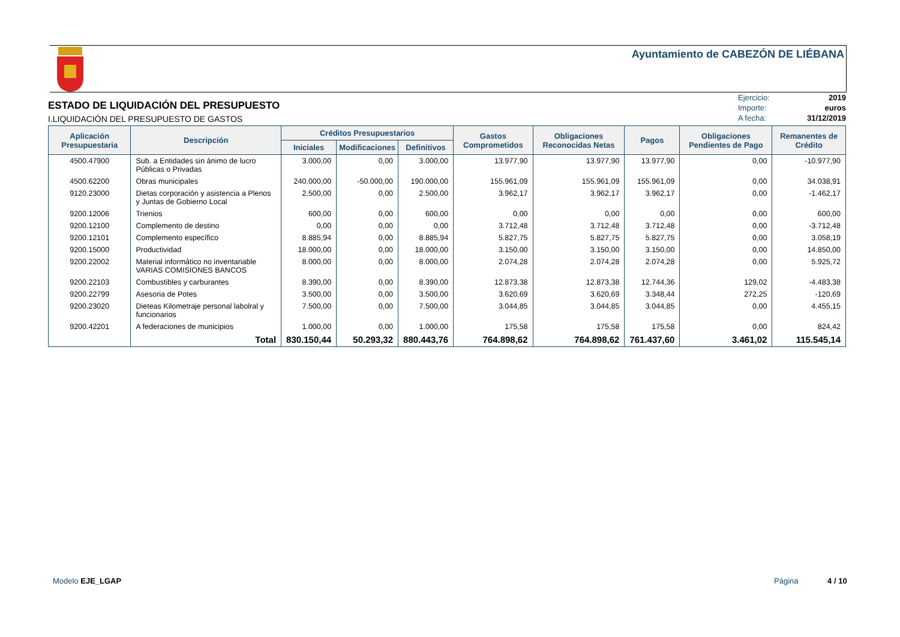Ayuntamiento de CABEZÓN DE LIÉBANA
ESTADO DE LIQUIDACIÓN DEL PRESUPUESTO
I.LIQUIDACIÓN DEL PRESUPUESTO DE GASTOS
Ejercicio: 2019
Importe: euros
A fecha: 31/12/2019
| Aplicación Presupuestaria | Descripción | Créditos Presupuestarios | | | Gastos Comprometidos | Obligaciones Reconocidas Netas | Pagos | Obligaciones Pendientes de Pago | Remanentes de Crédito |
| --- | --- | --- | --- | --- | --- | --- | --- | --- | --- |
| | | Iniciales | Modificaciones | Definitivos | | | | | |
| 4500.47900 | Sub. a Entidades sin ánimo de lucro Públicas o Privadas | 3.000,00 | 0,00 | 3.000,00 | 13.977,90 | 13.977,90 | 13.977,90 | 0,00 | -10.977,90 |
| 4500.62200 | Obras municipales | 240.000,00 | -50.000,00 | 190.000,00 | 155.961,09 | 155.961,09 | 155.961,09 | 0,00 | 34.038,91 |
| 9120.23000 | Dietas corporación y asistencia a Plenos y Juntas de Gobierno Local | 2.500,00 | 0,00 | 2.500,00 | 3.962,17 | 3.962,17 | 3.962,17 | 0,00 | -1.462,17 |
| 9200.12006 | Trienios | 600,00 | 0,00 | 600,00 | 0,00 | 0,00 | 0,00 | 0,00 | 600,00 |
| 9200.12100 | Complemento de destino | 0,00 | 0,00 | 0,00 | 3.712,48 | 3.712,48 | 3.712,48 | 0,00 | -3.712,48 |
| 9200.12101 | Complemento específico | 8.885,94 | 0,00 | 8.885,94 | 5.827,75 | 5.827,75 | 5.827,75 | 0,00 | 3.058,19 |
| 9200.15000 | Productividad | 18.000,00 | 0,00 | 18.000,00 | 3.150,00 | 3.150,00 | 3.150,00 | 0,00 | 14.850,00 |
| 9200.22002 | Material informático no inventariable VARIAS COMISIONES BANCOS | 8.000,00 | 0,00 | 8.000,00 | 2.074,28 | 2.074,28 | 2.074,28 | 0,00 | 5.925,72 |
| 9200.22103 | Combustibles y carburantes | 8.390,00 | 0,00 | 8.390,00 | 12.873,38 | 12.873,38 | 12.744,36 | 129,02 | -4.483,38 |
| 9200.22799 | Asesoria de Potes | 3.500,00 | 0,00 | 3.500,00 | 3.620,69 | 3.620,69 | 3.348,44 | 272,25 | -120,69 |
| 9200.23020 | Dieteas Kilometraje personal labolral y funcionarios | 7.500,00 | 0,00 | 7.500,00 | 3.044,85 | 3.044,85 | 3.044,85 | 0,00 | 4.455,15 |
| 9200.42201 | A federaciones de municipios | 1.000,00 | 0,00 | 1.000,00 | 175,58 | 175,58 | 175,58 | 0,00 | 824,42 |
| | Total | 830.150,44 | 50.293,32 | 880.443,76 | 764.898,62 | 764.898,62 | 761.437,60 | 3.461,02 | 115.545,14 |
Modelo EJE_LGAP Página 4 / 10